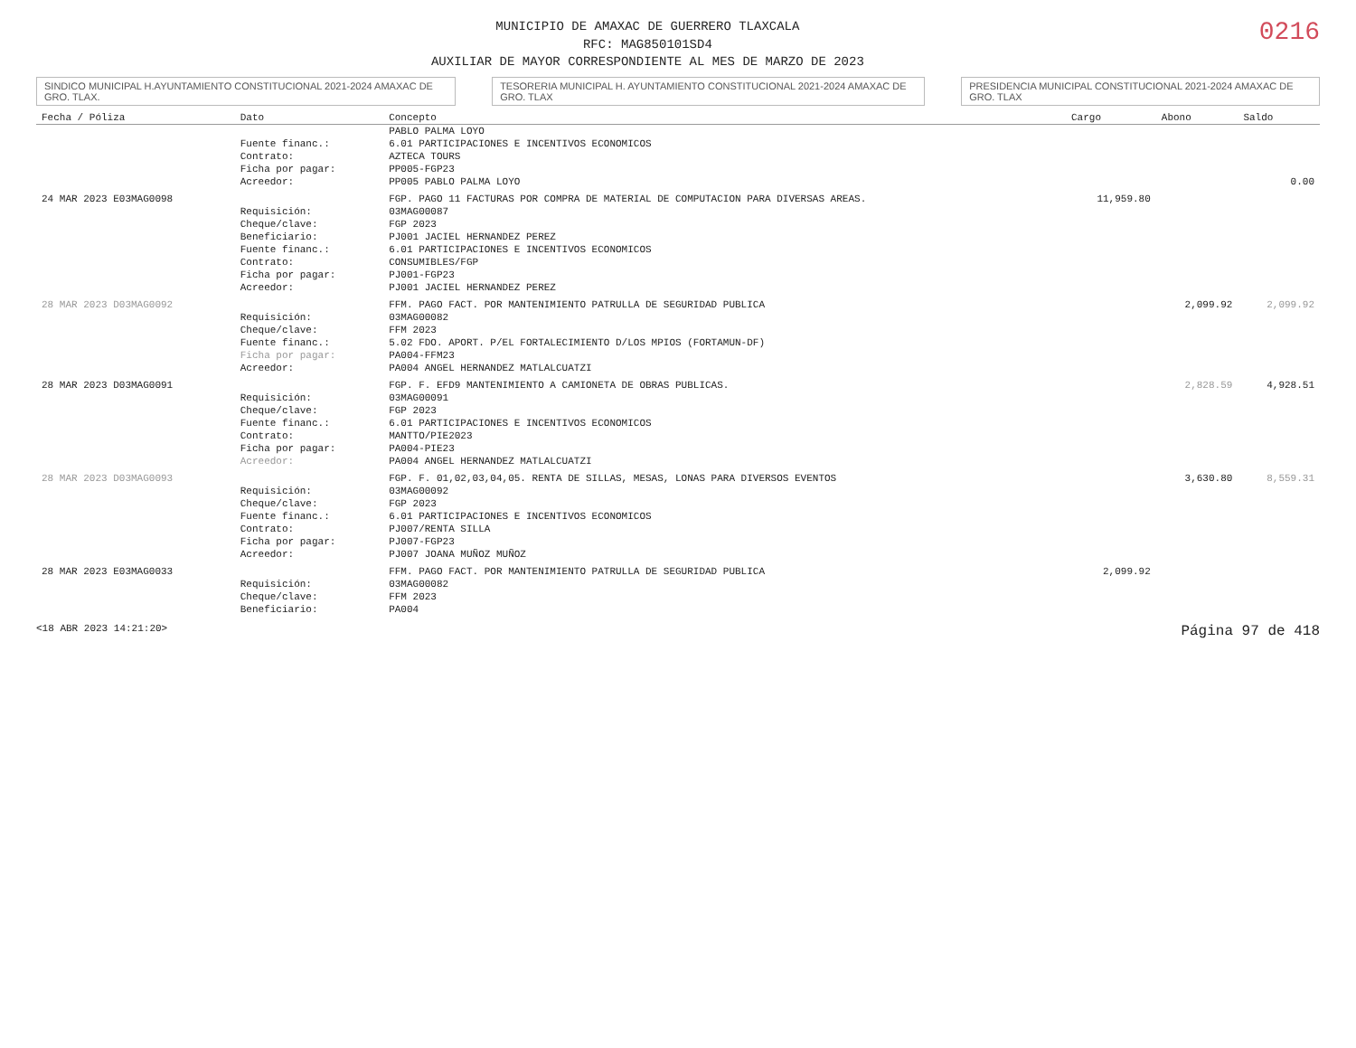MUNICIPIO DE AMAXAC DE GUERRERO TLAXCALA
RFC: MAG850101SD4
AUXILIAR DE MAYOR CORRESPONDIENTE AL MES DE MARZO DE 2023
0216
SINDICO MUNICIPAL H.AYUNTAMIENTO CONSTITUCIONAL 2021-2024 AMAXAC DE GRO. TLAX.
TESORERIA MUNICIPAL H. AYUNTAMIENTO CONSTITUCIONAL 2021-2024 AMAXAC DE GRO. TLAX
PRESIDENCIA MUNICIPAL CONSTITUCIONAL 2021-2024 AMAXAC DE GRO. TLAX
| Fecha / Póliza | Dato | Concepto | Cargo | Abono | Saldo |
| --- | --- | --- | --- | --- | --- |
| | | PABLO PALMA LOYO | | | |
| | Fuente financ.: | 6.01 PARTICIPACIONES E INCENTIVOS ECONOMICOS | | | |
| | Contrato: | AZTECA TOURS | | | |
| | Ficha por pagar: | PP005-FGP23 | | | |
| | Acreedor: | PP005 PABLO PALMA LOYO | | | 0.00 |
| 24 MAR 2023 E03MAG0098 | | FGP. PAGO 11 FACTURAS POR COMPRA DE MATERIAL DE COMPUTACION PARA DIVERSAS AREAS. | 11,959.80 | | |
| | Requisición: | 03MAG00087 | | | |
| | Cheque/clave: | FGP 2023 | | | |
| | Beneficiario: | PJ001 JACIEL HERNANDEZ PEREZ | | | |
| | Fuente financ.: | 6.01 PARTICIPACIONES E INCENTIVOS ECONOMICOS | | | |
| | Contrato: | CONSUMIBLES/FGP | | | |
| | Ficha por pagar: | PJ001-FGP23 | | | |
| | Acreedor: | PJ001 JACIEL HERNANDEZ PEREZ | | | |
| 28 MAR 2023 D03MAG0092 | | FFM. PAGO FACT. POR MANTENIMIENTO PATRULLA DE SEGURIDAD PUBLICA | | 2,099.92 | 2,099.92 |
| | Requisición: | 03MAG00082 | | | |
| | Cheque/clave: | FFM 2023 | | | |
| | Fuente financ.: | 5.02 FDO. APORT. P/EL FORTALECIMIENTO D/LOS MPIOS (FORTAMUN-DF) | | | |
| | Ficha por pagar: | PA004-FFM23 | | | |
| | Acreedor: | PA004 ANGEL HERNANDEZ MATLALCUATZI | | | |
| 28 MAR 2023 D03MAG0091 | | FGP. F. EFD9 MANTENIMIENTO A CAMIONETA DE OBRAS PUBLICAS. | | 2,828.59 | 4,928.51 |
| | Requisición: | 03MAG00091 | | | |
| | Cheque/clave: | FGP 2023 | | | |
| | Fuente financ.: | 6.01 PARTICIPACIONES E INCENTIVOS ECONOMICOS | | | |
| | Contrato: | MANTTO/PIE2023 | | | |
| | Ficha por pagar: | PA004-PIE23 | | | |
| | Acreedor: | PA004 ANGEL HERNANDEZ MATLALCUATZI | | | |
| 28 MAR 2023 D03MAG0093 | | FGP. F. 01,02,03,04,05. RENTA DE SILLAS, MESAS, LONAS PARA DIVERSOS EVENTOS | | 3,630.80 | 8,559.31 |
| | Requisición: | 03MAG00092 | | | |
| | Cheque/clave: | FGP 2023 | | | |
| | Fuente financ.: | 6.01 PARTICIPACIONES E INCENTIVOS ECONOMICOS | | | |
| | Contrato: | PJ007/RENTA SILLA | | | |
| | Ficha por pagar: | PJ007-FGP23 | | | |
| | Acreedor: | PJ007 JOANA MUÑOZ MUÑOZ | | | |
| 28 MAR 2023 E03MAG0033 | | FFM. PAGO FACT. POR MANTENIMIENTO PATRULLA DE SEGURIDAD PUBLICA | 2,099.92 | | |
| | Requisición: | 03MAG00082 | | | |
| | Cheque/clave: | FFM 2023 | | | |
| | Beneficiario: | PA004 | | | |
<18 ABR 2023 14:21:20> Página 97 de 418